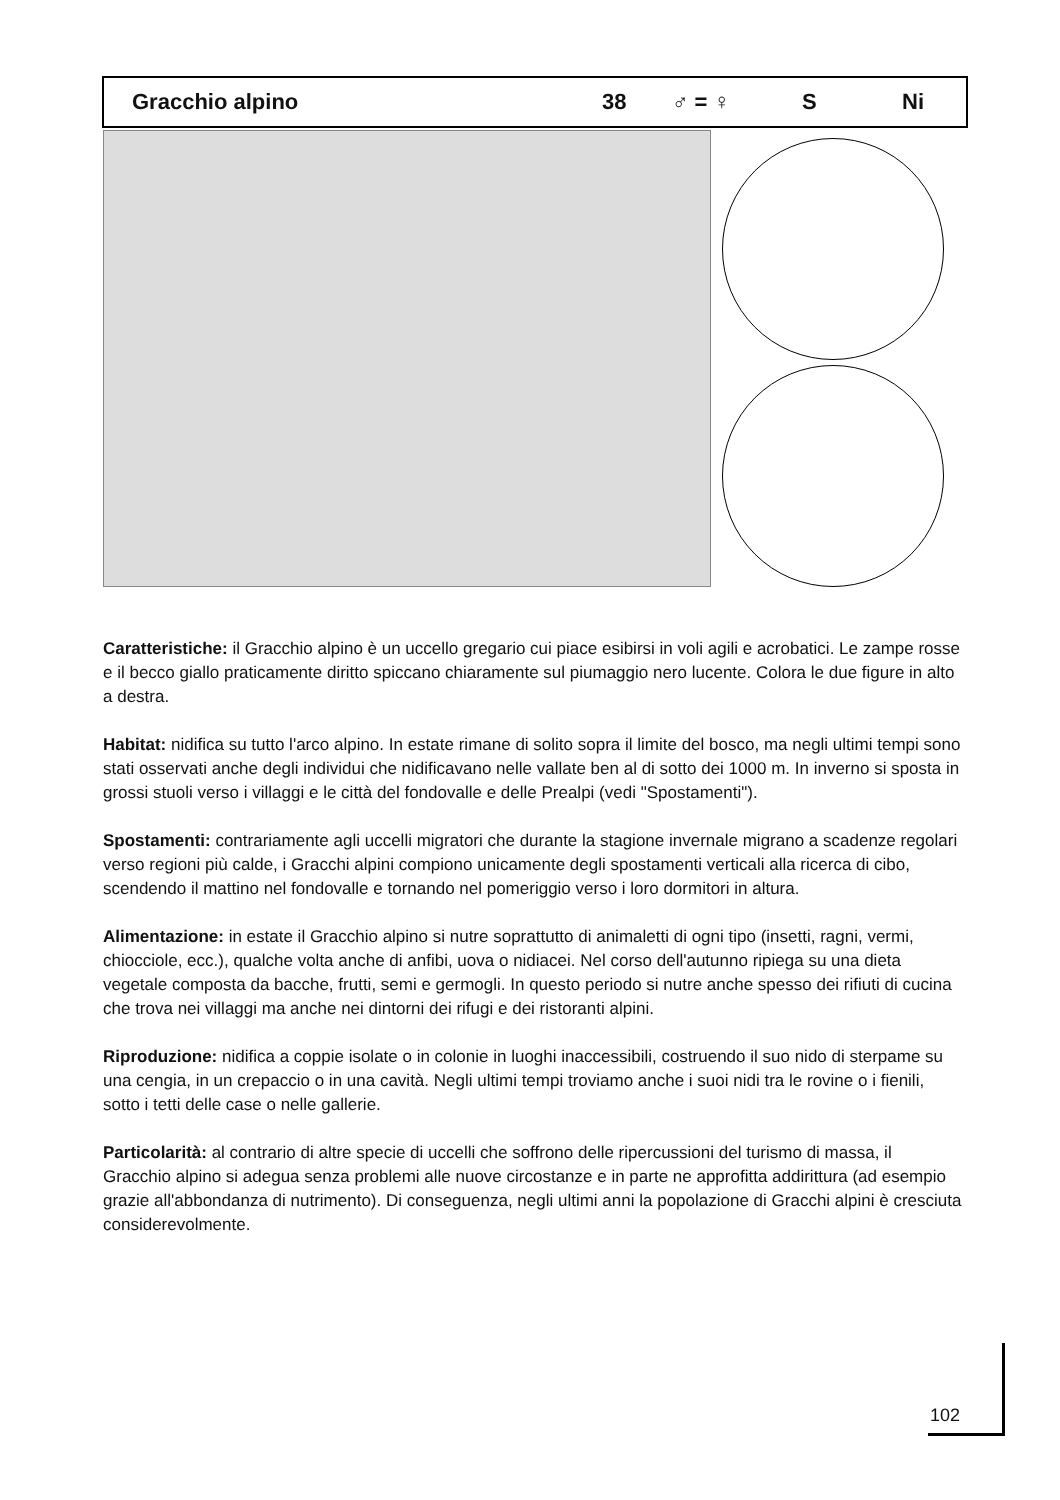Gracchio alpino 38 ♂ = ♀ S Ni
Caratteristiche: il Gracchio alpino è un uccello gregario cui piace esibirsi in voli agili e acrobatici. Le zampe rosse e il becco giallo praticamente diritto spiccano chiaramente sul piumaggio nero lucente. Colora le due figure in alto a destra.
Habitat: nidifica su tutto l'arco alpino. In estate rimane di solito sopra il limite del bosco, ma negli ultimi tempi sono stati osservati anche degli individui che nidificavano nelle vallate ben al di sotto dei 1000 m. In inverno si sposta in grossi stuoli verso i villaggi e le città del fondovalle e delle Prealpi (vedi "Spostamenti").
Spostamenti: contrariamente agli uccelli migratori che durante la stagione invernale migrano a scadenze regolari verso regioni più calde, i Gracchi alpini compiono unicamente degli spostamenti verticali alla ricerca di cibo, scendendo il mattino nel fondovalle e tornando nel pomeriggio verso i loro dormitori in altura.
Alimentazione: in estate il Gracchio alpino si nutre soprattutto di animaletti di ogni tipo (insetti, ragni, vermi, chiocciole, ecc.), qualche volta anche di anfibi, uova o nidiacei. Nel corso dell'autunno ripiega su una dieta vegetale composta da bacche, frutti, semi e germogli. In questo periodo si nutre anche spesso dei rifiuti di cucina che trova nei villaggi ma anche nei dintorni dei rifugi e dei ristoranti alpini.
Riproduzione: nidifica a coppie isolate o in colonie in luoghi inaccessibili, costruendo il suo nido di sterpame su una cengia, in un crepaccio o in una cavità. Negli ultimi tempi troviamo anche i suoi nidi tra le rovine o i fienili, sotto i tetti delle case o nelle gallerie.
Particolarità: al contrario di altre specie di uccelli che soffrono delle ripercussioni del turismo di massa, il Gracchio alpino si adegua senza problemi alle nuove circostanze e in parte ne approfitta addirittura (ad esempio grazie all'abbondanza di nutrimento). Di conseguenza, negli ultimi anni la popolazione di Gracchi alpini è cresciuta considerevolmente.
102